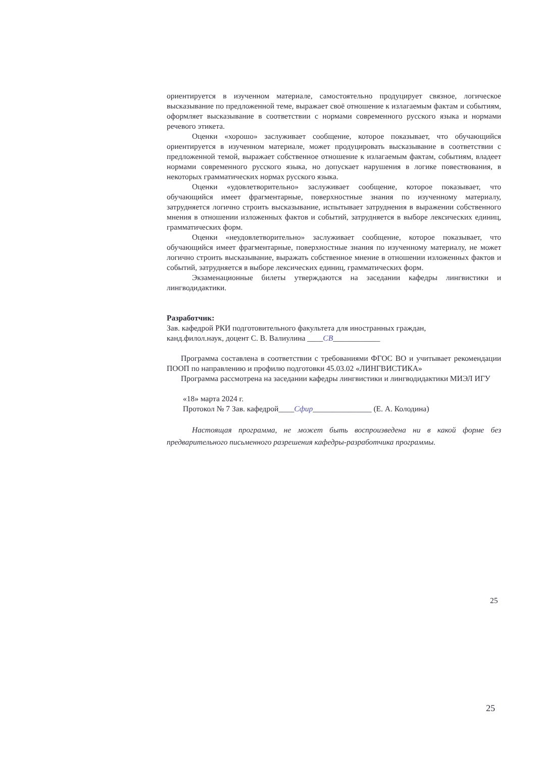ориентируется в изученном материале, самостоятельно продуцирует связное, логическое высказывание по предложенной теме, выражает своё отношение к излагаемым фактам и событиям, оформляет высказывание в соответствии с нормами современного русского языка и нормами речевого этикета.
Оценки «хорошо» заслуживает сообщение, которое показывает, что обучающийся ориентируется в изученном материале, может продуцировать высказывание в соответствии с предложенной темой, выражает собственное отношение к излагаемым фактам, событиям, владеет нормами современного русского языка, но допускает нарушения в логике повествования, в некоторых грамматических нормах русского языка.
Оценки «удовлетворительно» заслуживает сообщение, которое показывает, что обучающийся имеет фрагментарные, поверхностные знания по изученному материалу, затрудняется логично строить высказывание, испытывает затруднения в выражении собственного мнения в отношении изложенных фактов и событий, затрудняется в выборе лексических единиц, грамматических форм.
Оценки «неудовлетворительно» заслуживает сообщение, которое показывает, что обучающийся имеет фрагментарные, поверхностные знания по изученному материалу, не может логично строить высказывание, выражать собственное мнение в отношении изложенных фактов и событий, затрудняется в выборе лексических единиц, грамматических форм.
Экзаменационные билеты утверждаются на заседании кафедры лингвистики и лингводидактики.
Разработчик:
Зав. кафедрой РКИ подготовительного факультета для иностранных граждан,
канд.филол.наук, доцент С. В. Валиулина ____СВ____________
Программа составлена в соответствии с требованиями ФГОС ВО и учитывает рекомендации ПООП по направлению и профилю подготовки 45.03.02 «ЛИНГВИСТИКА»
Программа рассмотрена на заседании кафедры лингвистики и лингводидактики МИЭЛ ИГУ
«18» марта 2024 г.
Протокол № 7 Зав. кафедрой____Сфир_______________ (Е. А. Колодина)
Настоящая программа, не может быть воспроизведена ни в какой форме без предварительного письменного разрешения кафедры-разработчика программы.
25
25